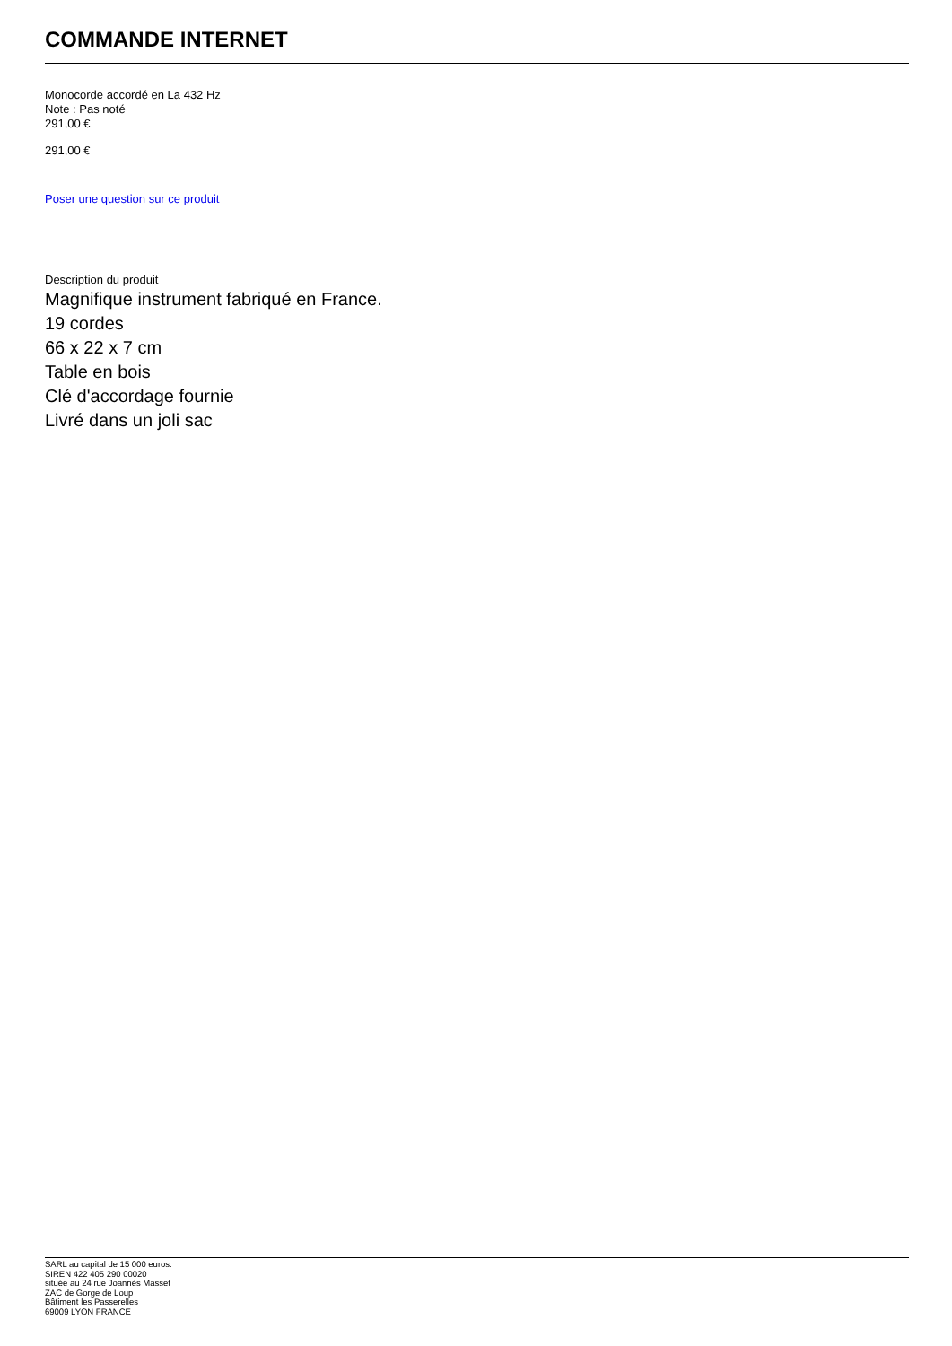COMMANDE INTERNET
Monocorde accordé en La 432 Hz
Note : Pas noté
291,00 €
291,00 €
Poser une question sur ce produit
Description du produit
Magnifique instrument fabriqué en France.
19 cordes
66 x 22 x 7 cm
Table en bois
Clé d'accordage fournie
Livré dans un joli sac
SARL au capital de 15 000 euros.
SIREN 422 405 290 00020
située au 24 rue Joannès Masset
ZAC de Gorge de Loup
Bâtiment les Passerelles
69009 LYON FRANCE